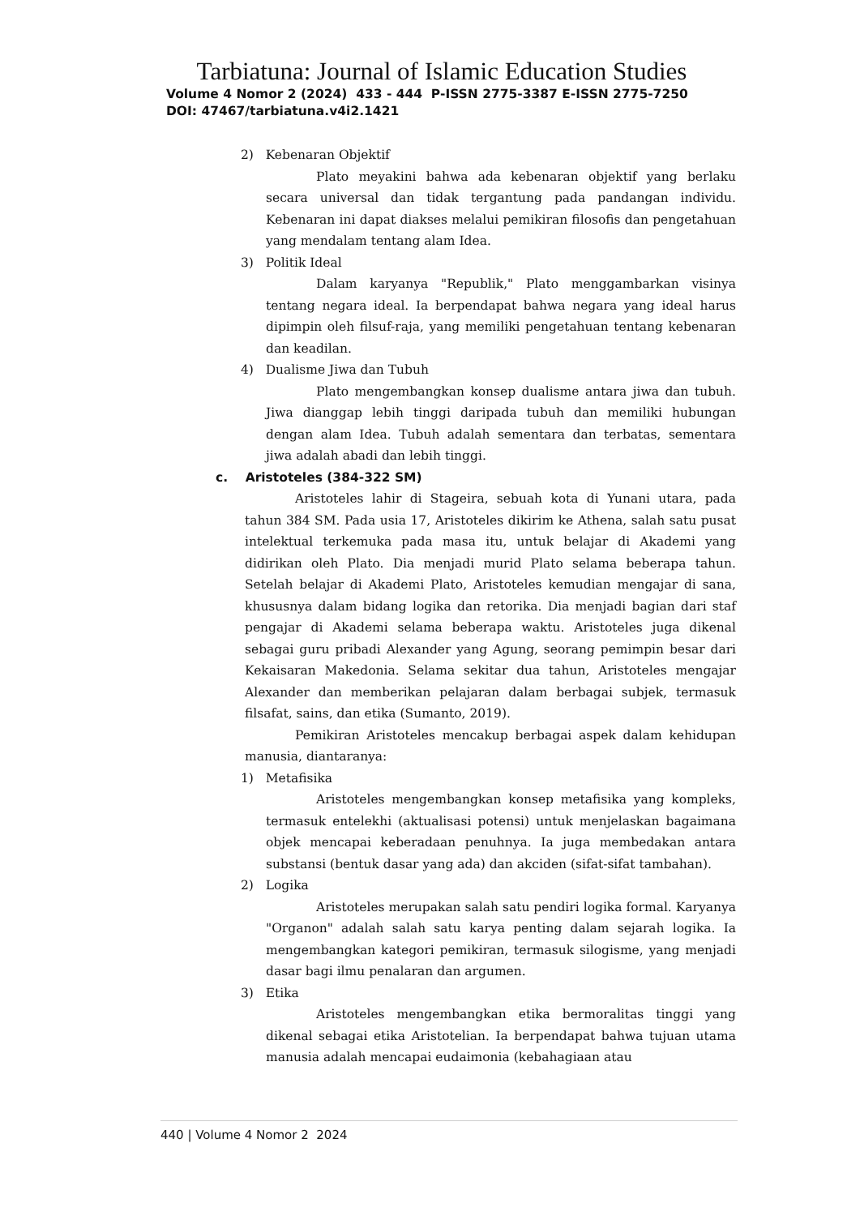Tarbiatuna: Journal of Islamic Education Studies
Volume 4 Nomor 2 (2024) 433 - 444 P-ISSN 2775-3387 E-ISSN 2775-7250
DOI: 47467/tarbiatuna.v4i2.1421
2) Kebenaran Objektif
Plato meyakini bahwa ada kebenaran objektif yang berlaku secara universal dan tidak tergantung pada pandangan individu. Kebenaran ini dapat diakses melalui pemikiran filosofis dan pengetahuan yang mendalam tentang alam Idea.
3) Politik Ideal
Dalam karyanya "Republik," Plato menggambarkan visinya tentang negara ideal. Ia berpendapat bahwa negara yang ideal harus dipimpin oleh filsuf-raja, yang memiliki pengetahuan tentang kebenaran dan keadilan.
4) Dualisme Jiwa dan Tubuh
Plato mengembangkan konsep dualisme antara jiwa dan tubuh. Jiwa dianggap lebih tinggi daripada tubuh dan memiliki hubungan dengan alam Idea. Tubuh adalah sementara dan terbatas, sementara jiwa adalah abadi dan lebih tinggi.
c. Aristoteles (384-322 SM)
Aristoteles lahir di Stageira, sebuah kota di Yunani utara, pada tahun 384 SM. Pada usia 17, Aristoteles dikirim ke Athena, salah satu pusat intelektual terkemuka pada masa itu, untuk belajar di Akademi yang didirikan oleh Plato. Dia menjadi murid Plato selama beberapa tahun. Setelah belajar di Akademi Plato, Aristoteles kemudian mengajar di sana, khususnya dalam bidang logika dan retorika. Dia menjadi bagian dari staf pengajar di Akademi selama beberapa waktu. Aristoteles juga dikenal sebagai guru pribadi Alexander yang Agung, seorang pemimpin besar dari Kekaisaran Makedonia. Selama sekitar dua tahun, Aristoteles mengajar Alexander dan memberikan pelajaran dalam berbagai subjek, termasuk filsafat, sains, dan etika (Sumanto, 2019).
Pemikiran Aristoteles mencakup berbagai aspek dalam kehidupan manusia, diantaranya:
1) Metafisika
Aristoteles mengembangkan konsep metafisika yang kompleks, termasuk entelekhi (aktualisasi potensi) untuk menjelaskan bagaimana objek mencapai keberadaan penuhnya. Ia juga membedakan antara substansi (bentuk dasar yang ada) dan akciden (sifat-sifat tambahan).
2) Logika
Aristoteles merupakan salah satu pendiri logika formal. Karyanya "Organon" adalah salah satu karya penting dalam sejarah logika. Ia mengembangkan kategori pemikiran, termasuk silogisme, yang menjadi dasar bagi ilmu penalaran dan argumen.
3) Etika
Aristoteles mengembangkan etika bermoralitas tinggi yang dikenal sebagai etika Aristotelian. Ia berpendapat bahwa tujuan utama manusia adalah mencapai eudaimonia (kebahagiaan atau
440 | Volume 4 Nomor 2 2024